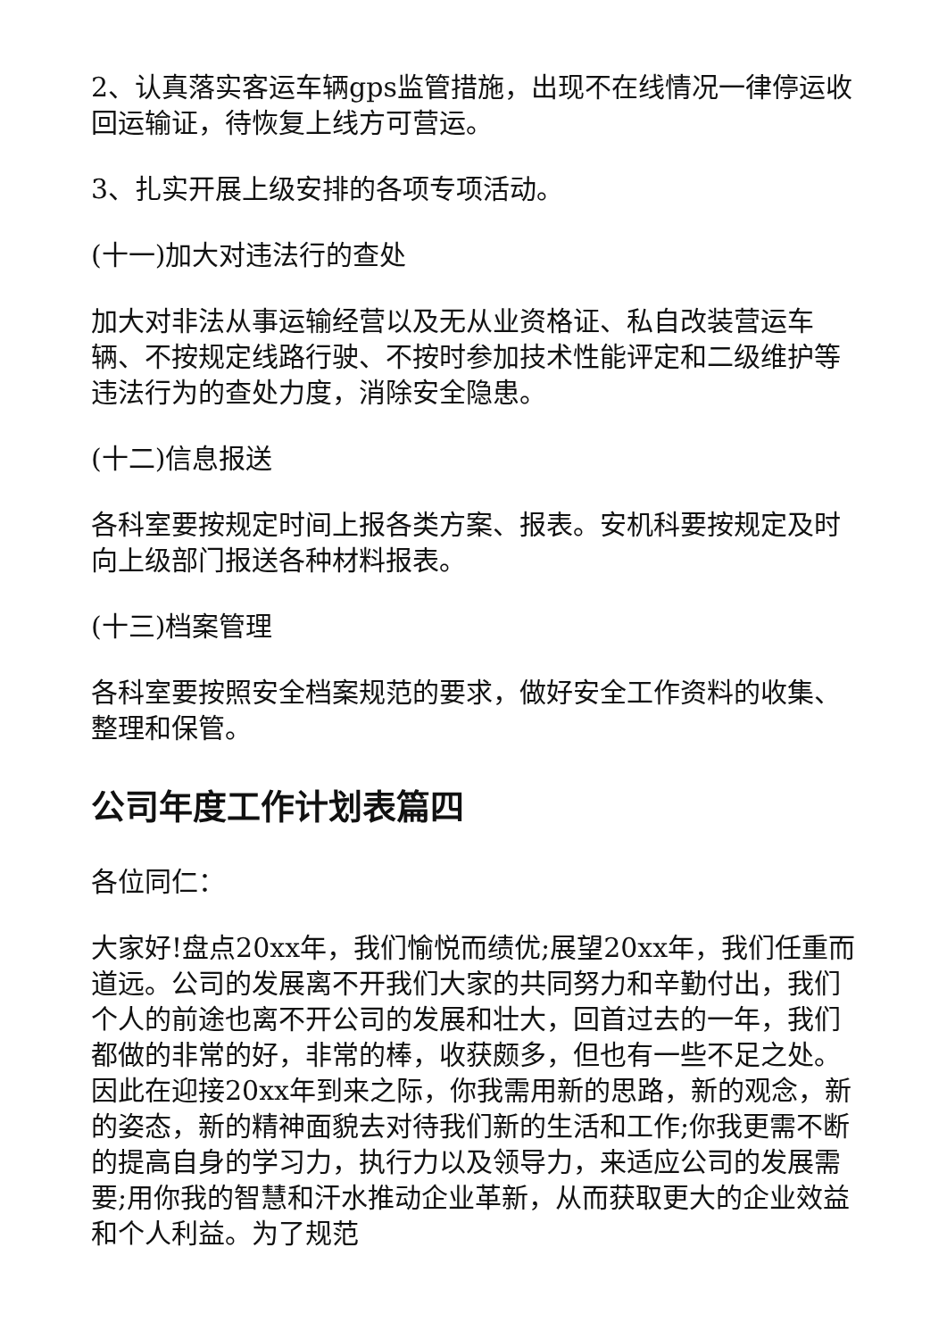2、认真落实客运车辆gps监管措施，出现不在线情况一律停运收回运输证，待恢复上线方可营运。
3、扎实开展上级安排的各项专项活动。
(十一)加大对违法行的查处
加大对非法从事运输经营以及无从业资格证、私自改装营运车辆、不按规定线路行驶、不按时参加技术性能评定和二级维护等违法行为的查处力度，消除安全隐患。
(十二)信息报送
各科室要按规定时间上报各类方案、报表。安机科要按规定及时向上级部门报送各种材料报表。
(十三)档案管理
各科室要按照安全档案规范的要求，做好安全工作资料的收集、整理和保管。
公司年度工作计划表篇四
各位同仁：
大家好!盘点20xx年，我们愉悦而绩优;展望20xx年，我们任重而道远。公司的发展离不开我们大家的共同努力和辛勤付出，我们个人的前途也离不开公司的发展和壮大，回首过去的一年，我们都做的非常的好，非常的棒，收获颇多，但也有一些不足之处。因此在迎接20xx年到来之际，你我需用新的思路，新的观念，新的姿态，新的精神面貌去对待我们新的生活和工作;你我更需不断的提高自身的学习力，执行力以及领导力，来适应公司的发展需要;用你我的智慧和汗水推动企业革新，从而获取更大的企业效益和个人利益。为了规范